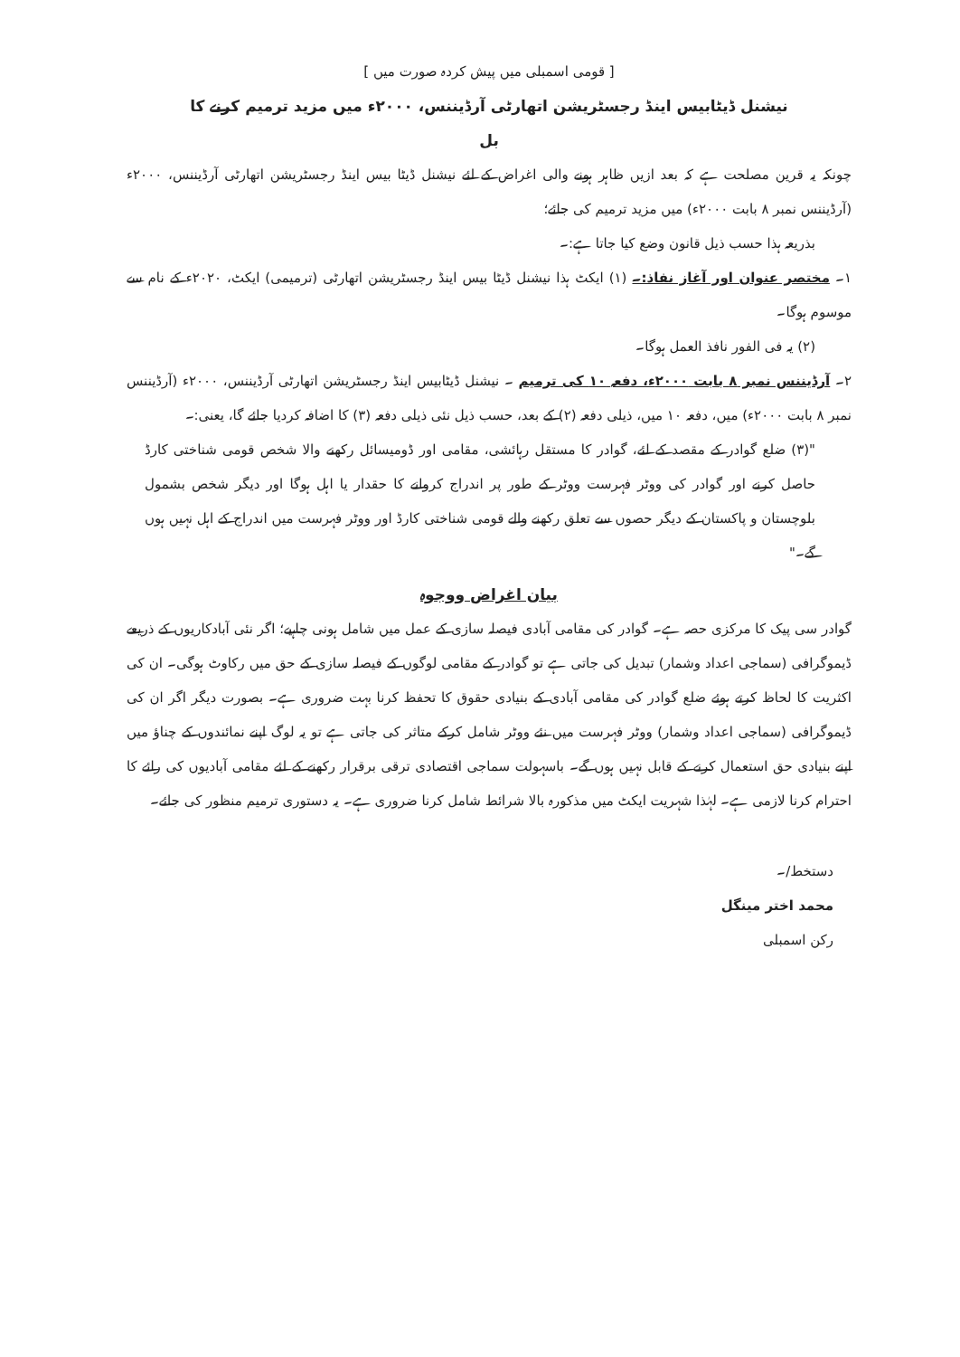[ قومی اسمبلی میں پیش کردہ صورت میں ]
نیشنل ڈیٹابیس اینڈ رجسٹریشن اتھارٹی آرڈیننس، ۲۰۰۰ء میں مزید ترمیم کرنے کا
بل
چونکہ یہ قرین مصلحت ہے کہ بعد ازیں ظاہر ہونے والی اغراض کے لئے نیشنل ڈیٹا بیس اینڈ رجسٹریشن اتھارٹی آرڈیننس، ۲۰۰۰ء (آرڈیننس نمبر ۸ بابت ۲۰۰۰ء) میں مزید ترمیم کی جائے؛
بذریعہ ہذا حسب ذیل قانون وضع کیا جاتا ہے:۔
۱۔ مختصر عنوان اور آغاز نفاذ:۔ (۱) ایکٹ ہذا نیشنل ڈیٹا بیس اینڈ رجسٹریشن اتھارٹی (ترمیمی) ایکٹ، ۲۰۲۰ء کے نام سے موسوم ہوگا۔
(۲) یہ فی الفور نافذ العمل ہوگا۔
۲۔ آرڈیننس نمبر ۸ بابت ۲۰۰۰ء، دفعہ ۱۰ کی ترمیم ۔ نیشنل ڈیٹابیس اینڈ رجسٹریشن اتھارٹی آرڈیننس، ۲۰۰۰ء (آرڈیننس نمبر ۸ بابت ۲۰۰۰ء) میں، دفعہ ۱۰ میں، ذیلی دفعہ (۲) کے بعد، حسب ذیل نئی ذیلی دفعہ (۳) کا اضافہ کردیا جائے گا، یعنی:۔
"(۳) ضلع گوادر کے مقصد کے لئے، گوادر کا مستقل رہائشی، مقامی اور ڈومیسائل رکھنے والا شخص قومی شناختی کارڈ حاصل کرنے اور گوادر کی ووٹر فہرست ووٹر کے طور پر اندراج کروانے کا حقدار یا اہل ہوگا اور دیگر شخص بشمول بلوچستان و پاکستان کے دیگر حصوں سے تعلق رکھنے والے قومی شناختی کارڈ اور ووٹر فہرست میں اندراج کے اہل نہیں ہوں گے۔"
بیان اغراض ووجوہ
گوادر سی پیک کا مرکزی حصہ ہے۔ گوادر کی مقامی آبادی فیصلہ سازی کے عمل میں شامل ہونی چاہیے؛ اگر نئی آبادکاریوں کے ذریعے ڈیموگرافی (سماجی اعداد وشمار) تبدیل کی جاتی ہے تو گوادر کے مقامی لوگوں کے فیصلہ سازی کے حق میں رکاوٹ ہوگی۔ ان کی اکثریت کا لحاظ کرتے ہوئے ضلع گوادر کی مقامی آبادی کے بنیادی حقوق کا تحفظ کرنا بہت ضروری ہے۔ بصورت دیگر اگر ان کی ڈیموگرافی (سماجی اعداد وشمار) ووٹر فہرست میں نئے ووٹر شامل کرکے متاثر کی جاتی ہے تو یہ لوگ اپنے نمائندوں کے چناؤ میں اپنے بنیادی حق استعمال کرنے کے قابل نہیں ہوں گے۔ باسہولت سماجی اقتصادی ترقی برقرار رکھنے کے لئے مقامی آبادیوں کی رائے کا احترام کرنا لازمی ہے۔ لہٰذا شہریت ایکٹ میں مذکورہ بالا شرائط شامل کرنا ضروری ہے۔ یہ دستوری ترمیم منظور کی جائے۔
دستخط/۔
محمد اختر مینگل
رکن اسمبلی